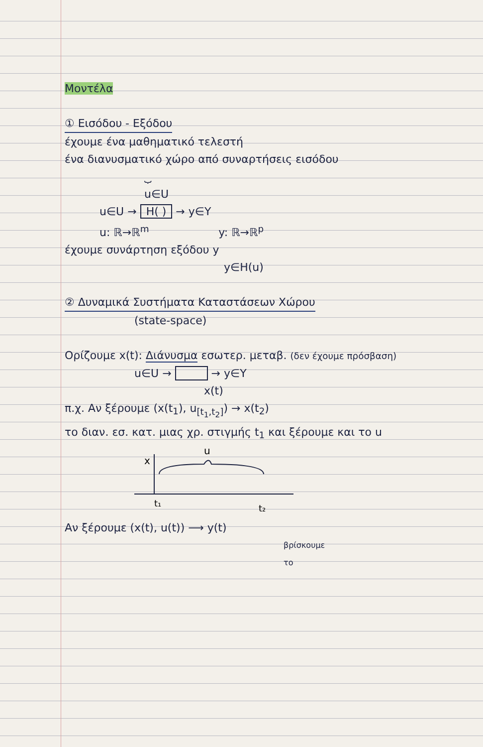Μοντέλα
① Εισόδου - Εξόδου
έχουμε ένα μαθηματικό τελεστή
ένα διανυσματικό χώρο από συναρτήσεις εισόδου
⏟
u∈U
u∈U → H( ) → y∈Y
u: ℝ→ℝ<sup>m</sup> y: ℝ→ℝ<sup>p</sup>
έχουμε συνάρτηση εξόδου y
y∈H(u)
② Δυναμικά Συστήματα Καταστάσεων Χώρου
(state-space)
Ορίζουμε x(t): Διάνυσμα εσωτερ. μεταβ. (δεν έχουμε πρόσβαση)
u∈U → → y∈Y
x(t)
π.χ. Αν ξέρουμε (x(t<sub>1</sub>), u<sub>[t<sub>1</sub>,t<sub>2</sub>]</sub>) → x(t<sub>2</sub>)
το διαν. εσ. κατ. μιας χρ. στιγμής t<sub>1</sub> και ξέρουμε και το u
u
x
t₁
t₂
Αν ξέρουμε (x(t), u(t)) ⟶ y(t)
βρίσκουμε
το